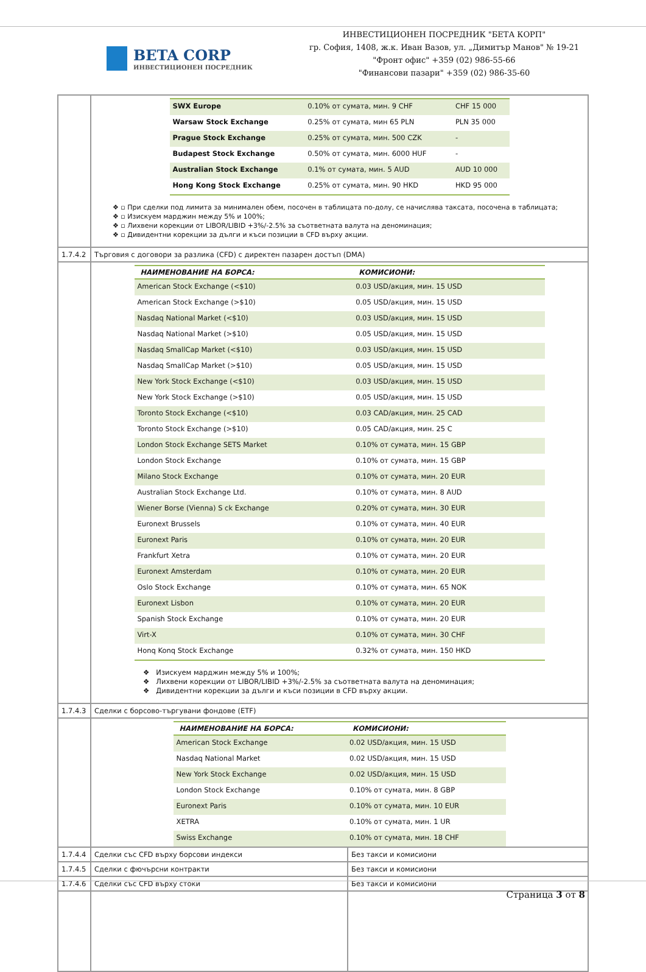BETA CORP
ИНВЕСТИЦИОНЕН ПОСРЕДНИК
ИНВЕСТИЦИОНЕН ПОСРЕДНИК "БЕТА КОРП"
гр. София, 1408, ж.к. Иван Вазов, ул. „Димитър Манов" № 19-21
"Фронт офис" +359 (02) 986-55-66
"Финансови пазари" +359 (02) 986-35-60
| | / SWX Europe / 0.10% от сумата, мин. 9 CHF / CHF 15 000 / / Warsaw Stock Exchange / 0.25% от сумата, мин 65 PLN / PLN 35 000 / / Prague Stock Exchange / 0.25% от сумата, мин. 500 CZK / - / / Budapest Stock Exchange / 0.50% от сумата, мин. 6000 HUF / - / / Australian Stock Exchange / 0.1% от сумата, мин. 5 AUD / AUD 10 000 / / Hong Kong Stock Exchange / 0.25% от сумата, мин. 90 HKD / HKD 95 000 / ❖ ▫ При сделки под лимита за минимален обем, посочен в таблицата по-долу, се начислява таксата, посочена в таблицата; ❖ ▫ Изискуем марджин между 5% и 100%; ❖ ▫ Лихвени корекции от LIBOR/LIBID +3%/-2.5% за съответната валута на деноминация; ❖ ▫ Дивидентни корекции за дълги и къси позиции в CFD върху акции. | |
| 1.7.4.2 | Търговия с договори за разлика (CFD) с директен пазарен достъп (DMA) | |
| | / НАИМЕНОВАНИЕ НА БОРСА: / КОМИСИОНИ: / / --- / --- / / American Stock Exchange (<$10) / 0.03 USD/акция, мин. 15 USD / / American Stock Exchange (>$10) / 0.05 USD/акция, мин. 15 USD / / Nasdaq National Market (<$10) / 0.03 USD/акция, мин. 15 USD / / Nasdaq National Market (>$10) / 0.05 USD/акция, мин. 15 USD / / Nasdaq SmallCap Market (<$10) / 0.03 USD/акция, мин. 15 USD / / Nasdaq SmallCap Market (>$10) / 0.05 USD/акция, мин. 15 USD / / New York Stock Exchange (<$10) / 0.03 USD/акция, мин. 15 USD / / New York Stock Exchange (>$10) / 0.05 USD/акция, мин. 15 USD / / Toronto Stock Exchange (<$10) / 0.03 CAD/акция, мин. 25 CAD / / Toronto Stock Exchange (>$10) / 0.05 CAD/акция, мин. 25 C / / London Stock Exchange SETS Market / 0.10% от сумата, мин. 15 GBP / / London Stock Exchange / 0.10% от сумата, мин. 15 GBP / / Milano Stock Exchange / 0.10% от сумата, мин. 20 EUR / / Australian Stock Exchange Ltd. / 0.10% от сумата, мин. 8 AUD / / Wiener Borse (Vienna) S ck Exchange / 0.20% от сумата, мин. 30 EUR / / Euronext Brussels / 0.10% от сумата, мин. 40 EUR / / Euronext Paris / 0.10% от сумата, мин. 20 EUR / / Frankfurt Xetra / 0.10% от сумата, мин. 20 EUR / / Euronext Amsterdam / 0.10% от сумата, мин. 20 EUR / / Oslo Stock Exchange / 0.10% от сумата, мин. 65 NOK / / Euronext Lisbon / 0.10% от сумата, мин. 20 EUR / / Spanish Stock Exchange / 0.10% от сумата, мин. 20 EUR / / Virt-X / 0.10% от сумата, мин. 30 CHF / / Honq Konq Stock Exchange / 0.32% от сумата, мин. 150 HKD / ❖ Изискуем марджин между 5% и 100%; ❖ Лихвени корекции от LIBOR/LIBID +3%/-2.5% за съответната валута на деноминация; ❖ Дивидентни корекции за дълги и къси позиции в CFD върху акции. | |
| 1.7.4.3 | Сделки с борсово-търгувани фондове (ETF) | |
| | / НАИМЕНОВАНИЕ НА БОРСА: / КОМИСИОНИ: / / --- / --- / / American Stock Exchange / 0.02 USD/акция, мин. 15 USD / / Nasdaq National Market / 0.02 USD/акция, мин. 15 USD / / New York Stock Exchange / 0.02 USD/акция, мин. 15 USD / / London Stock Exchange / 0.10% от сумата, мин. 8 GBP / / Euronext Paris / 0.10% от сумата, мин. 10 EUR / / XETRA / 0.10% от сумата, мин. 1 UR / / Swiss Exchange / 0.10% от сумата, мин. 18 CHF / | |
| 1.7.4.4 | Сделки със CFD върху борсови индекси | Без такси и комисиони |
| 1.7.4.5 | Сделки с фючърсни контракти | Без такси и комисиони |
| 1.7.4.6 | Сделки със CFD върху стоки | Без такси и комисиони |
Страница 3 от 8